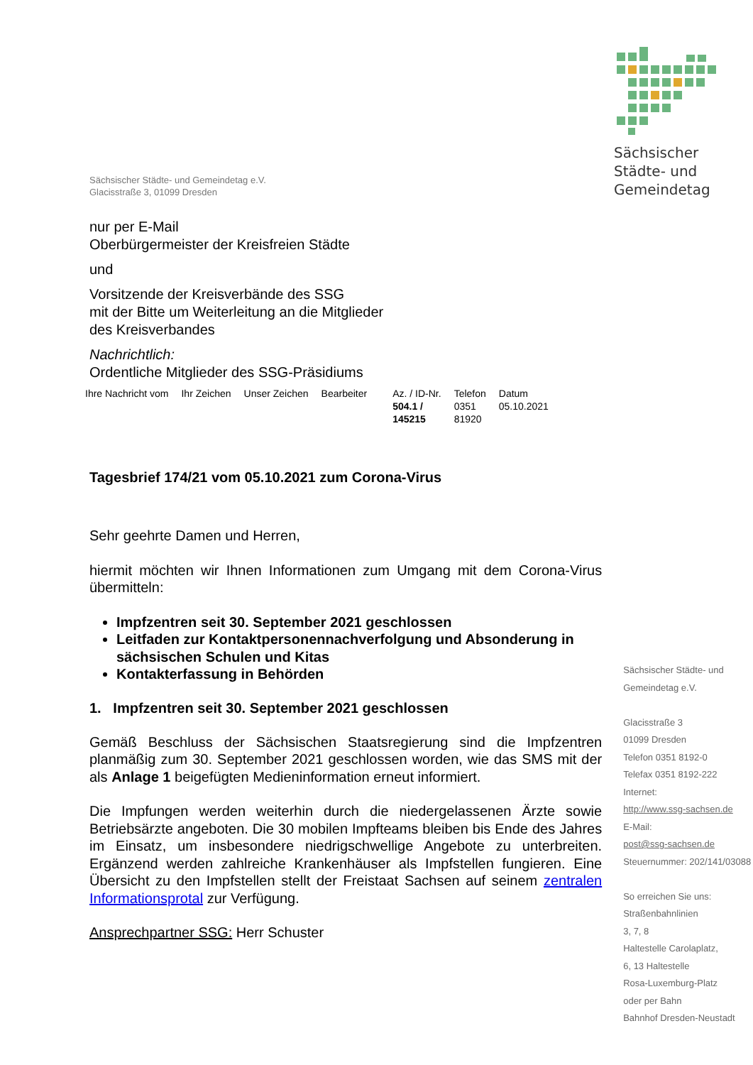Sächsischer
Städte- und
Gemeindetag
Sächsischer Städte- und Gemeindetag e.V.
Glacisstraße 3, 01099 Dresden
nur per E-Mail
Oberbürgermeister der Kreisfreien Städte
und
Vorsitzende der Kreisverbände des SSG
mit der Bitte um Weiterleitung an die Mitglieder
des Kreisverbandes
Nachrichtlich:
Ordentliche Mitglieder des SSG-Präsidiums
| Ihre Nachricht vom | Ihr Zeichen | Unser Zeichen | Bearbeiter | Az. / ID-Nr. 504.1 / 145215 | Telefon 0351 81920 | Datum 05.10.2021 |
Tagesbrief 174/21 vom 05.10.2021 zum Corona-Virus
Sehr geehrte Damen und Herren,
hiermit möchten wir Ihnen Informationen zum Umgang mit dem Corona-Virus übermitteln:
Impfzentren seit 30. September 2021 geschlossen
Leitfaden zur Kontaktpersonennachverfolgung und Absonderung in sächsischen Schulen und Kitas
Kontakterfassung in Behörden
1. Impfzentren seit 30. September 2021 geschlossen
Gemäß Beschluss der Sächsischen Staatsregierung sind die Impfzentren planmäßig zum 30. September 2021 geschlossen worden, wie das SMS mit der als Anlage 1 beigefügten Medieninformation erneut informiert.
Die Impfungen werden weiterhin durch die niedergelassenen Ärzte sowie Betriebsärzte angeboten. Die 30 mobilen Impfteams bleiben bis Ende des Jahres im Einsatz, um insbesondere niedrigschwellige Angebote zu unterbreiten. Ergänzend werden zahlreiche Krankenhäuser als Impfstellen fungieren. Eine Übersicht zu den Impfstellen stellt der Freistaat Sachsen auf seinem zentralen Informationsprotal zur Verfügung.
Ansprechpartner SSG: Herr Schuster
Sächsischer Städte- und Gemeindetag e.V.
Glacisstraße 3
01099 Dresden
Telefon 0351 8192-0
Telefax 0351 8192-222
Internet:
http://www.ssg-sachsen.de
E-Mail:
post@ssg-sachsen.de
Steuernummer: 202/141/03088
So erreichen Sie uns:
Straßenbahnlinien
3, 7, 8
Haltestelle Carolaplatz,
6, 13 Haltestelle
Rosa-Luxemburg-Platz
oder per Bahn
Bahnhof Dresden-Neustadt